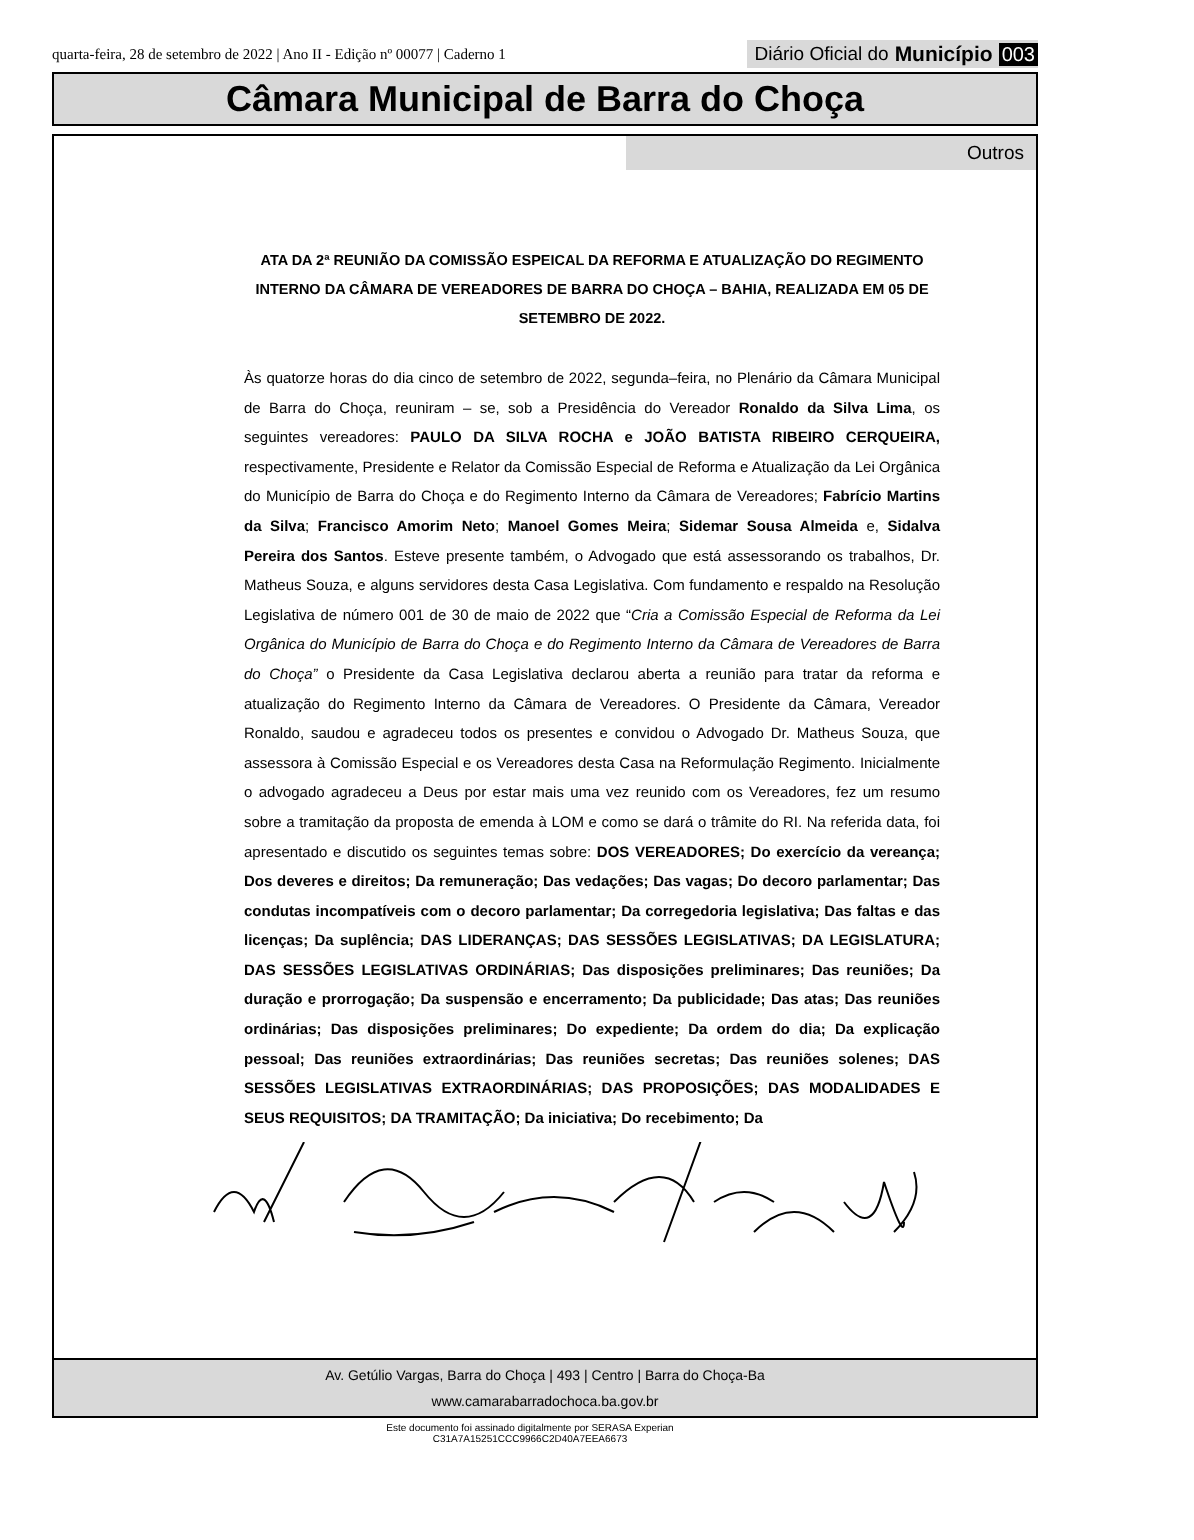quarta-feira, 28 de setembro de 2022 | Ano II - Edição nº 00077 | Caderno 1 Diário Oficial do Município 003
Câmara Municipal de Barra do Choça
Outros
ATA DA 2ª REUNIÃO DA COMISSÃO ESPEICAL DA REFORMA E ATUALIZAÇÃO DO REGIMENTO INTERNO DA CÂMARA DE VEREADORES DE BARRA DO CHOÇA – BAHIA, REALIZADA EM 05 DE SETEMBRO DE 2022.
Às quatorze horas do dia cinco de setembro de 2022, segunda–feira, no Plenário da Câmara Municipal de Barra do Choça, reuniram – se, sob a Presidência do Vereador Ronaldo da Silva Lima, os seguintes vereadores: PAULO DA SILVA ROCHA e JOÃO BATISTA RIBEIRO CERQUEIRA, respectivamente, Presidente e Relator da Comissão Especial de Reforma e Atualização da Lei Orgânica do Município de Barra do Choça e do Regimento Interno da Câmara de Vereadores; Fabrício Martins da Silva; Francisco Amorim Neto; Manoel Gomes Meira; Sidemar Sousa Almeida e, Sidalva Pereira dos Santos. Esteve presente também, o Advogado que está assessorando os trabalhos, Dr. Matheus Souza, e alguns servidores desta Casa Legislativa. Com fundamento e respaldo na Resolução Legislativa de número 001 de 30 de maio de 2022 que “Cria a Comissão Especial de Reforma da Lei Orgânica do Município de Barra do Choça e do Regimento Interno da Câmara de Vereadores de Barra do Choça” o Presidente da Casa Legislativa declarou aberta a reunião para tratar da reforma e atualização do Regimento Interno da Câmara de Vereadores. O Presidente da Câmara, Vereador Ronaldo, saudou e agradeceu todos os presentes e convidou o Advogado Dr. Matheus Souza, que assessora à Comissão Especial e os Vereadores desta Casa na Reformulação Regimento. Inicialmente o advogado agradeceu a Deus por estar mais uma vez reunido com os Vereadores, fez um resumo sobre a tramitação da proposta de emenda à LOM e como se dará o trâmite do RI. Na referida data, foi apresentado e discutido os seguintes temas sobre: DOS VEREADORES; Do exercício da vereança; Dos deveres e direitos; Da remuneração; Das vedações; Das vagas; Do decoro parlamentar; Das condutas incompatíveis com o decoro parlamentar; Da corregedoria legislativa; Das faltas e das licenças; Da suplência; DAS LIDERANÇAS; DAS SESSÕES LEGISLATIVAS; DA LEGISLATURA; DAS SESSÕES LEGISLATIVAS ORDINÁRIAS; Das disposições preliminares; Das reuniões; Da duração e prorrogação; Da suspensão e encerramento; Da publicidade; Das atas; Das reuniões ordinárias; Das disposições preliminares; Do expediente; Da ordem do dia; Da explicação pessoal; Das reuniões extraordinárias; Das reuniões secretas; Das reuniões solenes; DAS SESSÕES LEGISLATIVAS EXTRAORDINÁRIAS; DAS PROPOSIÇÕES; DAS MODALIDADES E SEUS REQUISITOS; DA TRAMITAÇÃO; Da iniciativa; Do recebimento; Da
Av. Getúlio Vargas, Barra do Choça | 493 | Centro | Barra do Choça-Ba
www.camarabarradochoca.ba.gov.br
Este documento foi assinado digitalmente por SERASA Experian
C31A7A15251CCC9966C2D40A7EEA6673